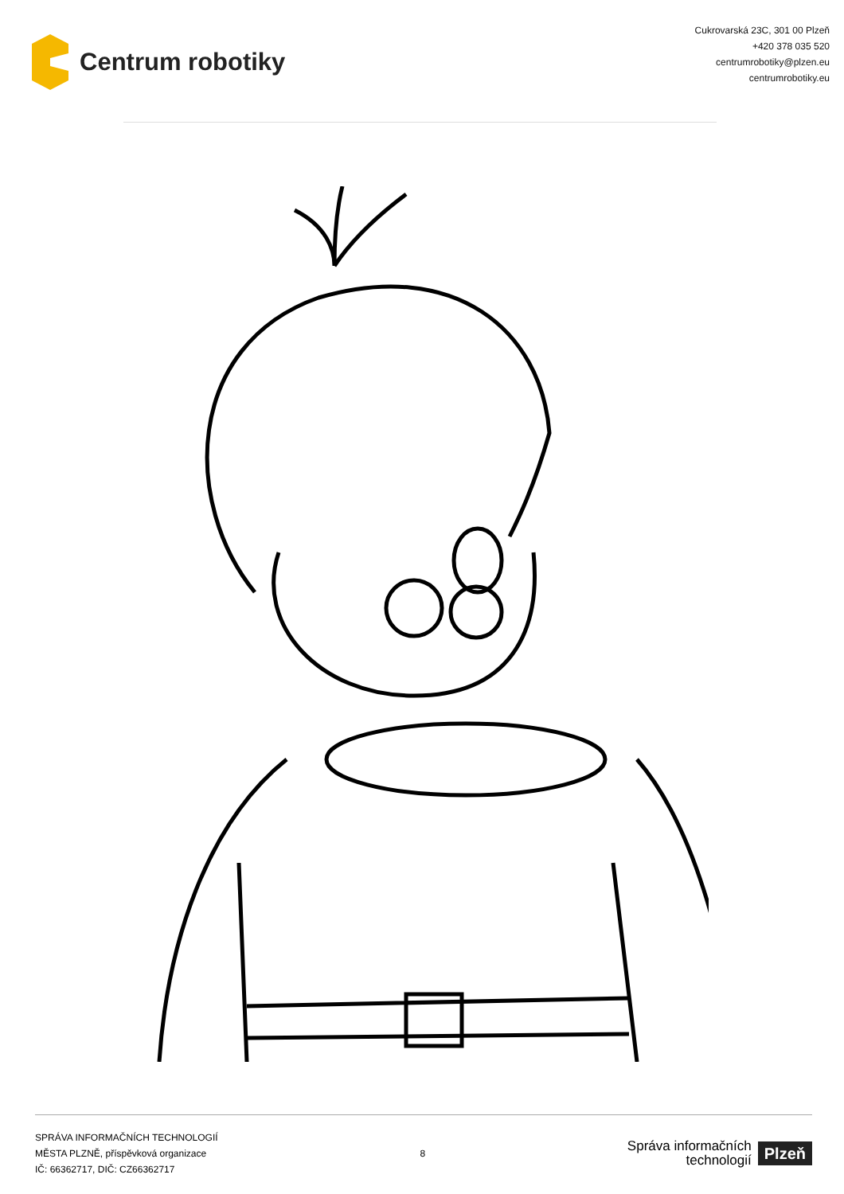Centrum robotiky
Cukrovarská 23C, 301 00 Plzeň
+420 378 035 520
centrumrobotiky@plzen.eu
centrumrobotiky.eu
SPRÁVA INFORMAČNÍCH TECHNOLOGIÍ
MĚSTA PLZNĚ, příspěvková organizace
IČ: 66362717, DIČ: CZ66362717
8
Správa informačních
technologií
Plzeň